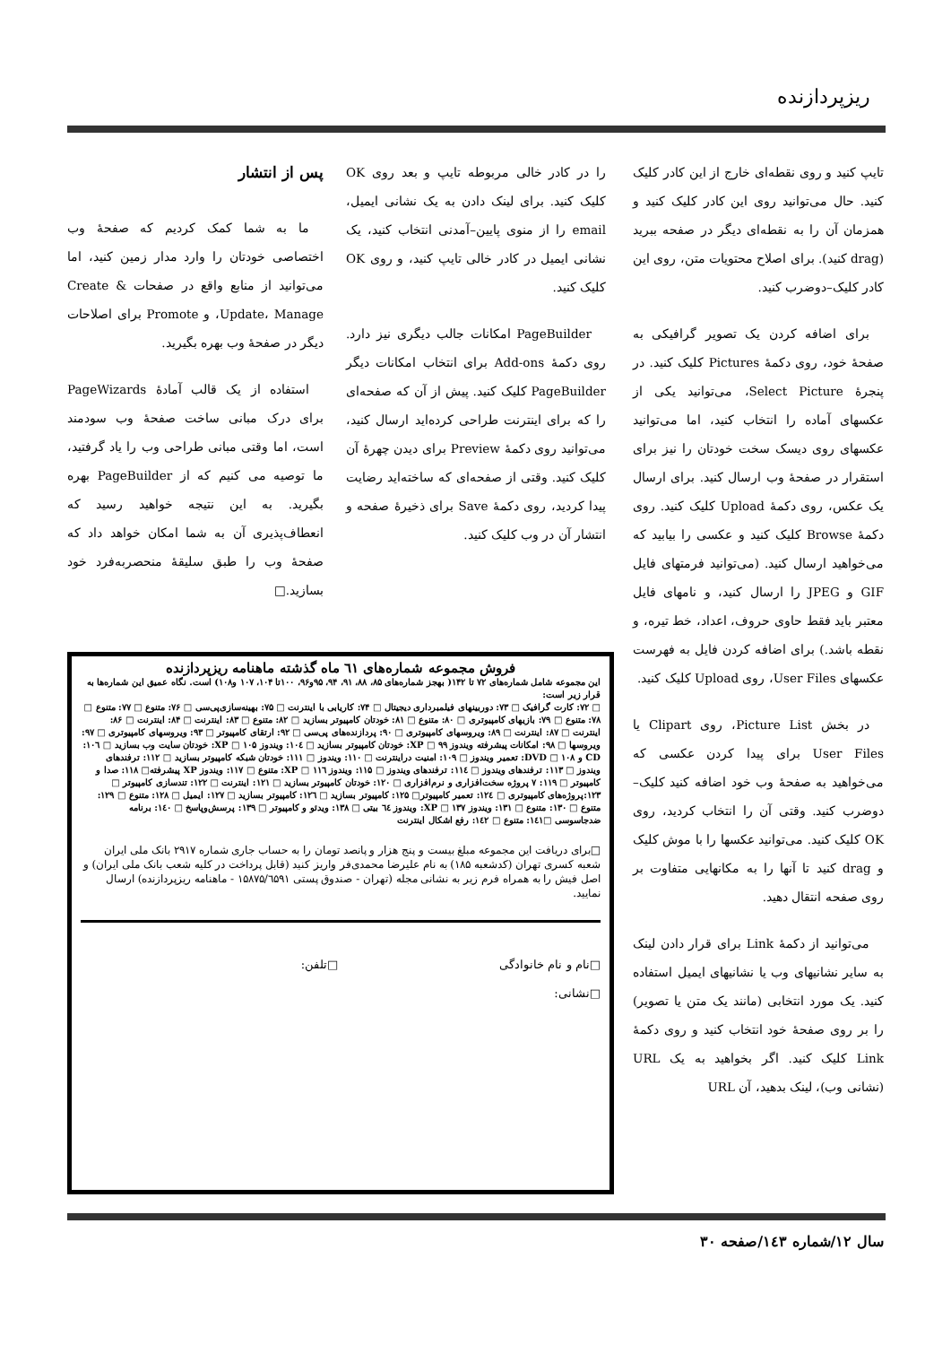ریزپردازنده
تایپ کنید و روی نقطه‌ای خارج از این کادر کلیک کنید. حال می‌توانید روی این کادر کلیک کنید و همزمان آن را به نقطه‌ای دیگر در صفحه ببرید (drag کنید). برای اصلاح محتویات متن، روی این کادر کلیک–دوضرب کنید.
برای اضافه کردن یک تصویر گرافیکی به صفحهٔ خود، روی دکمهٔ Pictures کلیک کنید. در پنجرهٔ Select Picture، می‌توانید یکی از عکسهای آماده را انتخاب کنید، اما می‌توانید عکسهای روی دیسک سخت خودتان را نیز برای استقرار در صفحهٔ وب ارسال کنید. برای ارسال یک عکس، روی دکمهٔ Upload کلیک کنید. روی دکمهٔ Browse کلیک کنید و عکسی را بیابید که می‌خواهید ارسال کنید. (می‌توانید فرمتهای فایل GIF و JPEG را ارسال کنید، و نامهای فایل معتبر باید فقط حاوی حروف، اعداد، خط تیره، و نقطه باشد.) برای اضافه کردن فایل به فهرست عکسهای User Files، روی Upload کلیک کنید.
در بخش Picture List، روی Clipart یا User Files برای پیدا کردن عکسی که می‌خواهید به صفحهٔ وب خود اضافه کنید کلیک–دوضرب کنید. وقتی آن را انتخاب کردید، روی OK کلیک کنید. می‌توانید عکسها را با موش کلیک و drag کنید تا آنها را به مکانهایی متفاوت بر روی صفحه انتقال دهید.
می‌توانید از دکمهٔ Link برای قرار دادن لینک به سایر نشانیهای وب یا نشانیهای ایمیل استفاده کنید. یک مورد انتخابی (مانند یک متن یا تصویر) را بر روی صفحهٔ خود انتخاب کنید و روی دکمهٔ Link کلیک کنید. اگر بخواهید به یک URL (نشانی وب)، لینک بدهید، آن URL
را در کادر خالی مربوطه تایپ و بعد روی OK کلیک کنید. برای لینک دادن به یک نشانی ایمیل، email را از منوی پایین–آمدنی انتخاب کنید، یک نشانی ایمیل در کادر خالی تایپ کنید، و روی OK کلیک کنید.
PageBuilder امکانات جالب دیگری نیز دارد. روی دکمهٔ Add-ons برای انتخاب امکانات دیگر PageBuilder کلیک کنید. پیش از آن که صفحه‌ای را که برای اینترنت طراحی کرده‌اید ارسال کنید، می‌توانید روی دکمهٔ Preview برای دیدن چهرهٔ آن کلیک کنید. وقتی از صفحه‌ای که ساخته‌اید رضایت پیدا کردید، روی دکمهٔ Save برای ذخیرهٔ صفحه و انتشار آن در وب کلیک کنید.
پس از انتشار
ما به شما کمک کردیم که صفحهٔ وب اختصاصی خودتان را وارد مدار زمین کنید، اما می‌توانید از منابع واقع در صفحات Create & Update، Manage، و Promote برای اصلاحات دیگر در صفحهٔ وب بهره بگیرید.
استفاده از یک قالب آمادهٔ PageWizards برای درک مبانی ساخت صفحهٔ وب سودمند است، اما وقتی مبانی طراحی وب را یاد گرفتید، ما توصیه می کنیم که از PageBuilder بهره بگیرید. به این نتیجه خواهید رسید که انعطاف‌پذیری آن به شما امکان خواهد داد که صفحهٔ وب را طبق سلیقهٔ منحصربه‌فرد خود بسازید.□
فروش مجموعه شماره‌های ٦١ ماه گذشته ماهنامه ریزپردازنده
این مجموعه شامل شماره‌های ۷۲ تا ۱۴۲( بهجز شماره‌های ۸۵، ۸۸، ۹۱، ۹۴، ۹۵و۹۶، ۱۰۰تا ۱۰۴، ۱۰۷ و۱۰۸) است. نگاه عمیق این شماره‌ها به قرار زیر است:
□ ۷۲: کارت گرافیک □ ۷۳: دوربینهای فیلمبرداری دیجیتال □ ۷۴: کاریابی با اینترنت □ ۷۵: بهینه‌سازی‌پی‌سی □ ۷۶: متنوع □ ۷۷: متنوع □ ۷۸: متنوع □ ۷۹: بازیهای کامپیوتری □ ۸۰: متنوع □ ۸۱: خودتان کامپیوتر بسازید □ ۸۲: متنوع □ ۸۳: اینترنت □ ۸۴: اینترنت □ ۸۶: اینترنت □ ۸۷: اینترنت □ ۸۹: ویروسهای کامپیوتری □ ۹۰: پردازنده‌های پی‌سی □ ۹۲: ارتقای کامپیوتر □ ۹۳: ویروسهای کامپیوتری □ ۹۷: ویروسها □ ۹۸: امکانات پیشرفته ویندوز XP □ ۹۹: خودتان کامپیوتر بسازید □ ۱۰٤: ویندوز XP □ ۱۰۵: خودتان سایت وب بسازید □ ۱۰٦: CD و DVD □ ۱۰۸: تعمیر ویندوز □ ۱۰۹: امنیت دراینترنت □ ۱۱۰: ویندوز □ ۱۱۱: خودتان شبکه کامپیوتر بسازید □ ۱۱۲: ترفندهای ویندوز □ ۱۱۳: ترفندهای ویندوز □ ۱۱٤: ترفندهای ویندوز □ ۱۱۵: ویندوز XP □ ۱۱٦: متنوع □ ۱۱۷: ویندوز XP پیشرفته□ ۱۱۸: صدا و کامپیوتر □ ۱۱۹: ۷ پروژه سخت‌افزاری و نرم‌افزاری □ ۱۲۰: خودتان کامپیوتر بسازید □ ۱۲۱: اینترنت □ ۱۲۲: تندسازی کامپیوتر □ ۱۲۳:پروژه‌های کامپیوتری □ ۱۲٤: تعمیر کامپیوتر□ ۱۲۵: کامپیوتر بسازید □ ۱۲٦: کامپیوتر بسازید □ ۱۲۷: ایمیل □ ۱۲۸: متنوع □ ۱۲۹: متنوع □ ۱۳۰: متنوع □ ۱۳۱: ویندوز XP □ ۱۳۷: ویندوز ٦٤ بیتی □ ۱۳۸: ویدئو و کامپیوتر □ ۱۳۹: پرسش‌وپاسخ □ ۱٤۰: برنامه ضدجاسوسی □۱٤۱: متنوع □ ۱٤۲: رفع اشکال اینترنت
□برای دریافت این مجموعه مبلغ بیست و پنج هزار و پانصد تومان را به حساب جاری شماره ۲۹۱۷ بانک ملی ایران شعبه کسری تهران (کدشعبه ۱۸۵) به نام علیرضا محمدی‌فر واریز کنید (قابل پرداخت در کلیه شعب بانک ملی ایران) و اصل فیش را به همراه فرم زیر به نشانی مجله (تهران - صندوق پستی ۱۵۸۷۵/٦۵۹۱ - ماهنامه ریزپردازنده) ارسال نمایید.
□نام و نام خانوادگی □تلفن:
□نشانی:
سال ۱۲/شماره ۱٤۳/صفحه ۳۰